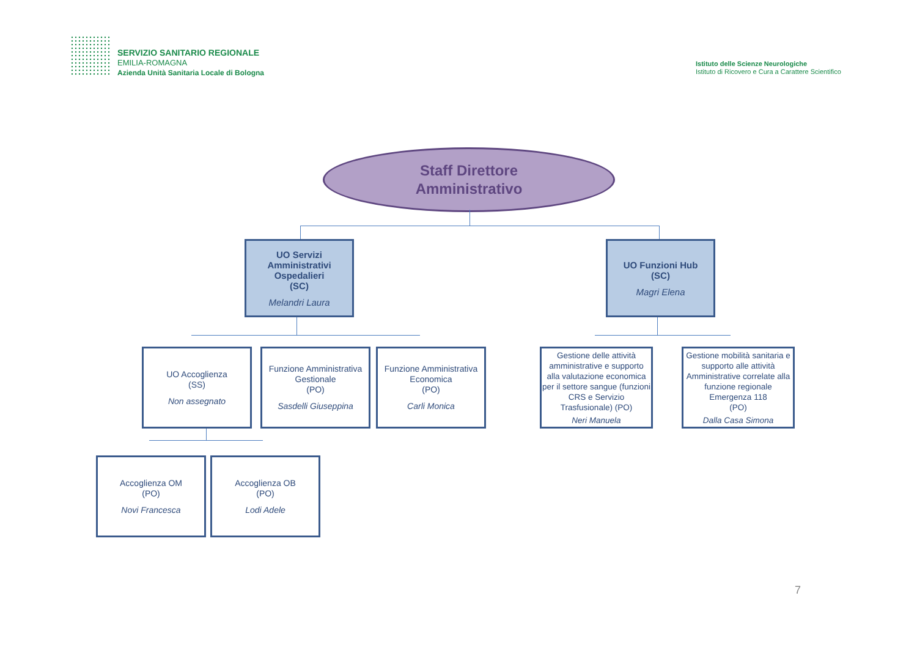SERVIZIO SANITARIO REGIONALE
EMILIA-ROMAGNA
Azienda Unità Sanitaria Locale di Bologna
Istituto delle Scienze Neurologiche
Istituto di Ricovero e Cura a Carattere Scientifico
Staff Direttore
Amministrativo
UO Servizi Amministrativi Ospedalieri
(SC)
Melandri Laura
UO Funzioni Hub
(SC)
Magri Elena
UO Accoglienza
(SS)
Non assegnato
Funzione Amministrativa Gestionale
(PO)
Sasdelli Giuseppina
Funzione Amministrativa Economica
(PO)
Carli Monica
Gestione delle attività amministrative e supporto alla valutazione economica per il settore sangue (funzioni CRS e Servizio Trasfusionale) (PO)
Neri Manuela
Gestione mobilità sanitaria e supporto alle attività Amministrative correlate alla funzione regionale Emergenza 118
(PO)
Dalla Casa Simona
Accoglienza OM
(PO)
Novi Francesca
Accoglienza OB
(PO)
Lodi Adele
7